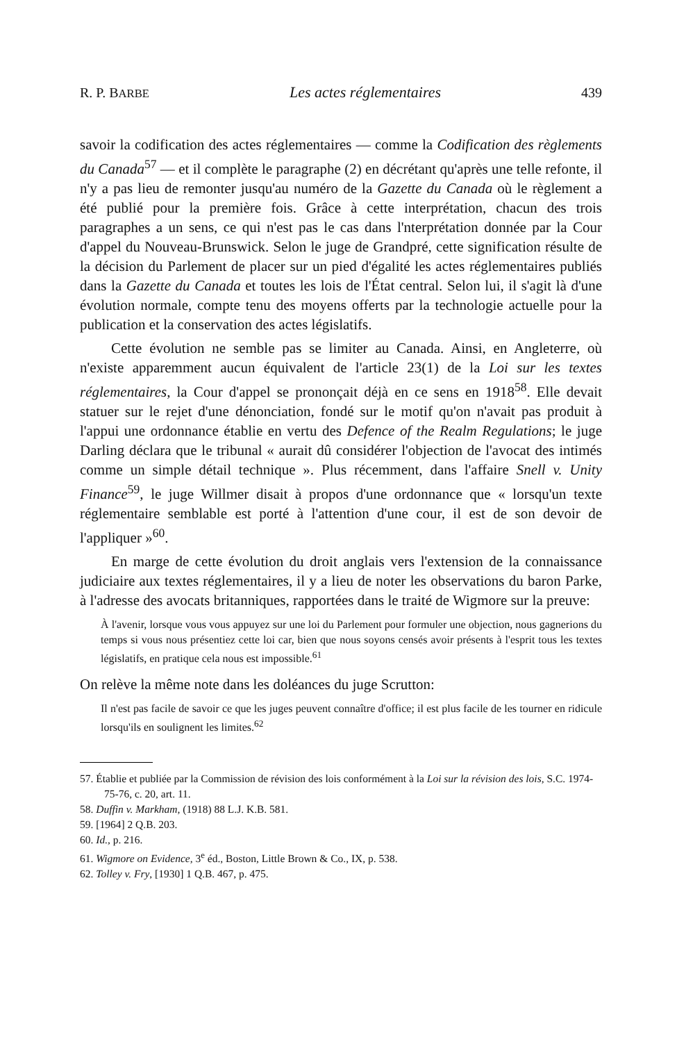R. P. BARBE Les actes réglementaires 439
savoir la codification des actes réglementaires — comme la Codification des règlements du Canada<sup>57</sup> — et il complète le paragraphe (2) en décrétant qu'après une telle refonte, il n'y a pas lieu de remonter jusqu'au numéro de la Gazette du Canada où le règlement a été publié pour la première fois. Grâce à cette interprétation, chacun des trois paragraphes a un sens, ce qui n'est pas le cas dans l'nterprétation donnée par la Cour d'appel du Nouveau-Brunswick. Selon le juge de Grandpré, cette signification résulte de la décision du Parlement de placer sur un pied d'égalité les actes réglementaires publiés dans la Gazette du Canada et toutes les lois de l'État central. Selon lui, il s'agit là d'une évolution normale, compte tenu des moyens offerts par la technologie actuelle pour la publication et la conservation des actes législatifs.
Cette évolution ne semble pas se limiter au Canada. Ainsi, en Angleterre, où n'existe apparemment aucun équivalent de l'article 23(1) de la Loi sur les textes réglementaires, la Cour d'appel se prononçait déjà en ce sens en 1918<sup>58</sup>. Elle devait statuer sur le rejet d'une dénonciation, fondé sur le motif qu'on n'avait pas produit à l'appui une ordonnance établie en vertu des Defence of the Realm Regulations; le juge Darling déclara que le tribunal « aurait dû considérer l'objection de l'avocat des intimés comme un simple détail technique ». Plus récemment, dans l'affaire Snell v. Unity Finance<sup>59</sup>, le juge Willmer disait à propos d'une ordonnance que « lorsqu'un texte réglementaire semblable est porté à l'attention d'une cour, il est de son devoir de l'appliquer »<sup>60</sup>.
En marge de cette évolution du droit anglais vers l'extension de la connaissance judiciaire aux textes réglementaires, il y a lieu de noter les observations du baron Parke, à l'adresse des avocats britanniques, rapportées dans le traité de Wigmore sur la preuve:
À l'avenir, lorsque vous vous appuyez sur une loi du Parlement pour formuler une objection, nous gagnerions du temps si vous nous présentiez cette loi car, bien que nous soyons censés avoir présents à l'esprit tous les textes législatifs, en pratique cela nous est impossible.<sup>61</sup>
On relève la même note dans les doléances du juge Scrutton:
Il n'est pas facile de savoir ce que les juges peuvent connaître d'office; il est plus facile de les tourner en ridicule lorsqu'ils en soulignent les limites.<sup>62</sup>
57. Établie et publiée par la Commission de révision des lois conformément à la Loi sur la révision des lois, S.C. 1974-75-76, c. 20, art. 11.
58. Duffin v. Markham, (1918) 88 L.J. K.B. 581.
59. [1964] 2 Q.B. 203.
60. Id., p. 216.
61. Wigmore on Evidence, 3<sup>e</sup> éd., Boston, Little Brown & Co., IX, p. 538.
62. Tolley v. Fry, [1930] 1 Q.B. 467, p. 475.